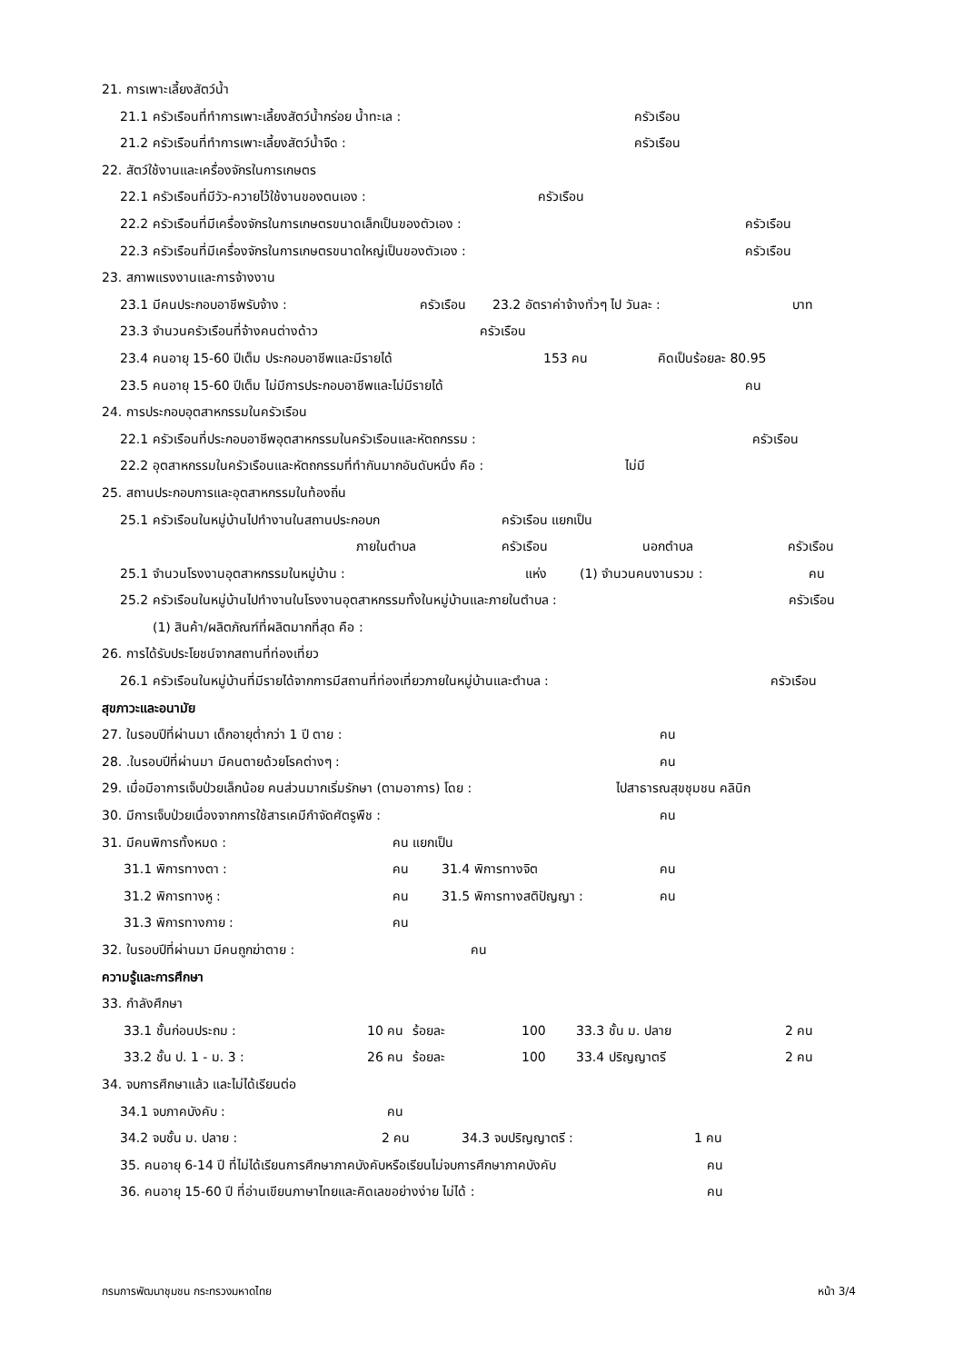21. การเพาะเลี้ยงสัตว์น้ำ
21.1 ครัวเรือนที่ทำการเพาะเลี้ยงสัตว์น้ำกร่อย น้ำทะเล : ครัวเรือน
21.2 ครัวเรือนที่ทำการเพาะเลี้ยงสัตว์น้ำจืด : ครัวเรือน
22. สัตว์ใช้งานและเครื่องจักรในการเกษตร
22.1 ครัวเรือนที่มีวัว-ควายไว้ใช้งานของตนเอง : ครัวเรือน
22.2 ครัวเรือนที่มีเครื่องจักรในการเกษตรขนาดเล็กเป็นของตัวเอง : ครัวเรือน
22.3 ครัวเรือนที่มีเครื่องจักรในการเกษตรขนาดใหญ่เป็นของตัวเอง : ครัวเรือน
23. สภาพแรงงานและการจ้างงาน
23.1 มีคนประกอบอาชีพรับจ้าง : ครัวเรือน 23.2 อัตราค่าจ้างทั่วๆ ไป วันละ : บาท
23.3 จำนวนครัวเรือนที่จ้างคนต่างด้าว ครัวเรือน
23.4 คนอายุ 15-60 ปีเต็ม ประกอบอาชีพและมีรายได้ 153 คน คิดเป็นร้อยละ 80.95
23.5 คนอายุ 15-60 ปีเต็ม ไม่มีการประกอบอาชีพและไม่มีรายได้ คน
24. การประกอบอุตสาหกรรมในครัวเรือน
22.1 ครัวเรือนที่ประกอบอาชีพอุตสาหกรรมในครัวเรือนและหัตถกรรม : ครัวเรือน
22.2 อุตสาหกรรมในครัวเรือนและหัตถกรรมที่ทำกันมากอันดับหนึ่ง คือ : ไม่มี
25. สถานประกอบการและอุตสาหกรรมในท้องถิ่น
25.1 ครัวเรือนในหมู่บ้านไปทำงานในสถานประกอบก ครัวเรือน แยกเป็น
ภายในตำบล ครัวเรือน นอกตำบล ครัวเรือน
25.1 จำนวนโรงงานอุตสาหกรรมในหมู่บ้าน : แห่ง (1) จำนวนคนงานรวม : คน
25.2 ครัวเรือนในหมู่บ้านไปทำงานในโรงงานอุตสาหกรรมทั้งในหมู่บ้านและภายในตำบล : ครัวเรือน
(1) สินค้า/ผลิตภัณฑ์ที่ผลิตมากที่สุด คือ :
26. การได้รับประโยชน์จากสถานที่ท่องเที่ยว
26.1 ครัวเรือนในหมู่บ้านที่มีรายได้จากการมีสถานที่ท่องเที่ยวภายในหมู่บ้านและตำบล : ครัวเรือน
สุขภาวะและอนามัย
27. ในรอบปีที่ผ่านมา เด็กอายุต่ำกว่า 1 ปี ตาย : คน
28. .ในรอบปีที่ผ่านมา มีคนตายด้วยโรคต่างๆ : คน
29. เมื่อมีอาการเจ็บป่วยเล็กน้อย คนส่วนมากเริ่มรักษา (ตามอาการ) โดย : ไปสาธารณสุขชุมชน คลินิก
30. มีการเจ็บป่วยเนื่องจากการใช้สารเคมีกำจัดศัตรูพืช : คน
31. มีคนพิการทั้งหมด : คน แยกเป็น
31.1 พิการทางตา : คน 31.4 พิการทางจิต คน
31.2 พิการทางหู : คน 31.5 พิการทางสติปัญญา : คน
31.3 พิการทางกาย : คน
32. ในรอบปีที่ผ่านมา มีคนถูกฆ่าตาย : คน
ความรู้และการศึกษา
33. กำลังศึกษา
33.1 ชั้นก่อนประถม : 10 คน ร้อยละ 100 33.3 ชั้น ม. ปลาย 2 คน
33.2 ชั้น ป. 1 - ม. 3 : 26 คน ร้อยละ 100 33.4 ปริญญาตรี 2 คน
34. จบการศึกษาแล้ว และไม่ได้เรียนต่อ
34.1 จบภาคบังคับ : คน
34.2 จบชั้น ม. ปลาย : 2 คน 34.3 จบปริญญาตรี : 1 คน
35. คนอายุ 6-14 ปี ที่ไม่ได้เรียนการศึกษาภาคบังคับหรือเรียนไม่จบการศึกษาภาคบังคับ คน
36. คนอายุ 15-60 ปี ที่อ่านเขียนภาษาไทยและคิดเลขอย่างง่าย ไม่ได้ : คน
กรมการพัฒนาชุมชน กระทรวงมหาดไทย หน้า 3/4